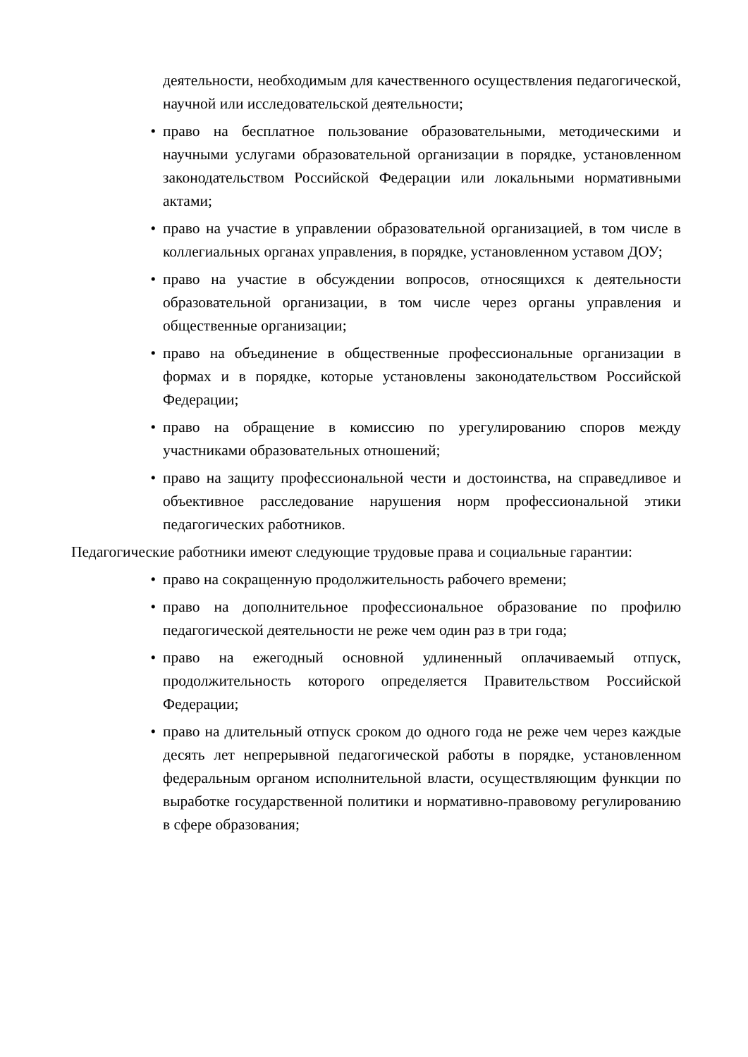деятельности, необходимым для качественного осуществления педагогической, научной или исследовательской деятельности;
• право на бесплатное пользование образовательными, методическими и научными услугами образовательной организации в порядке, установленном законодательством Российской Федерации или локальными нормативными актами;
• право на участие в управлении образовательной организацией, в том числе в коллегиальных органах управления, в порядке, установленном уставом ДОУ;
• право на участие в обсуждении вопросов, относящихся к деятельности образовательной организации, в том числе через органы управления и общественные организации;
• право на объединение в общественные профессиональные организации в формах и в порядке, которые установлены законодательством Российской Федерации;
• право на обращение в комиссию по урегулированию споров между участниками образовательных отношений;
• право на защиту профессиональной чести и достоинства, на справедливое и объективное расследование нарушения норм профессиональной этики педагогических работников.
Педагогические работники имеют следующие трудовые права и социальные гарантии:
• право на сокращенную продолжительность рабочего времени;
• право на дополнительное профессиональное образование по профилю педагогической деятельности не реже чем один раз в три года;
• право на ежегодный основной удлиненный оплачиваемый отпуск, продолжительность которого определяется Правительством Российской Федерации;
• право на длительный отпуск сроком до одного года не реже чем через каждые десять лет непрерывной педагогической работы в порядке, установленном федеральным органом исполнительной власти, осуществляющим функции по выработке государственной политики и нормативно-правовому регулированию в сфере образования;